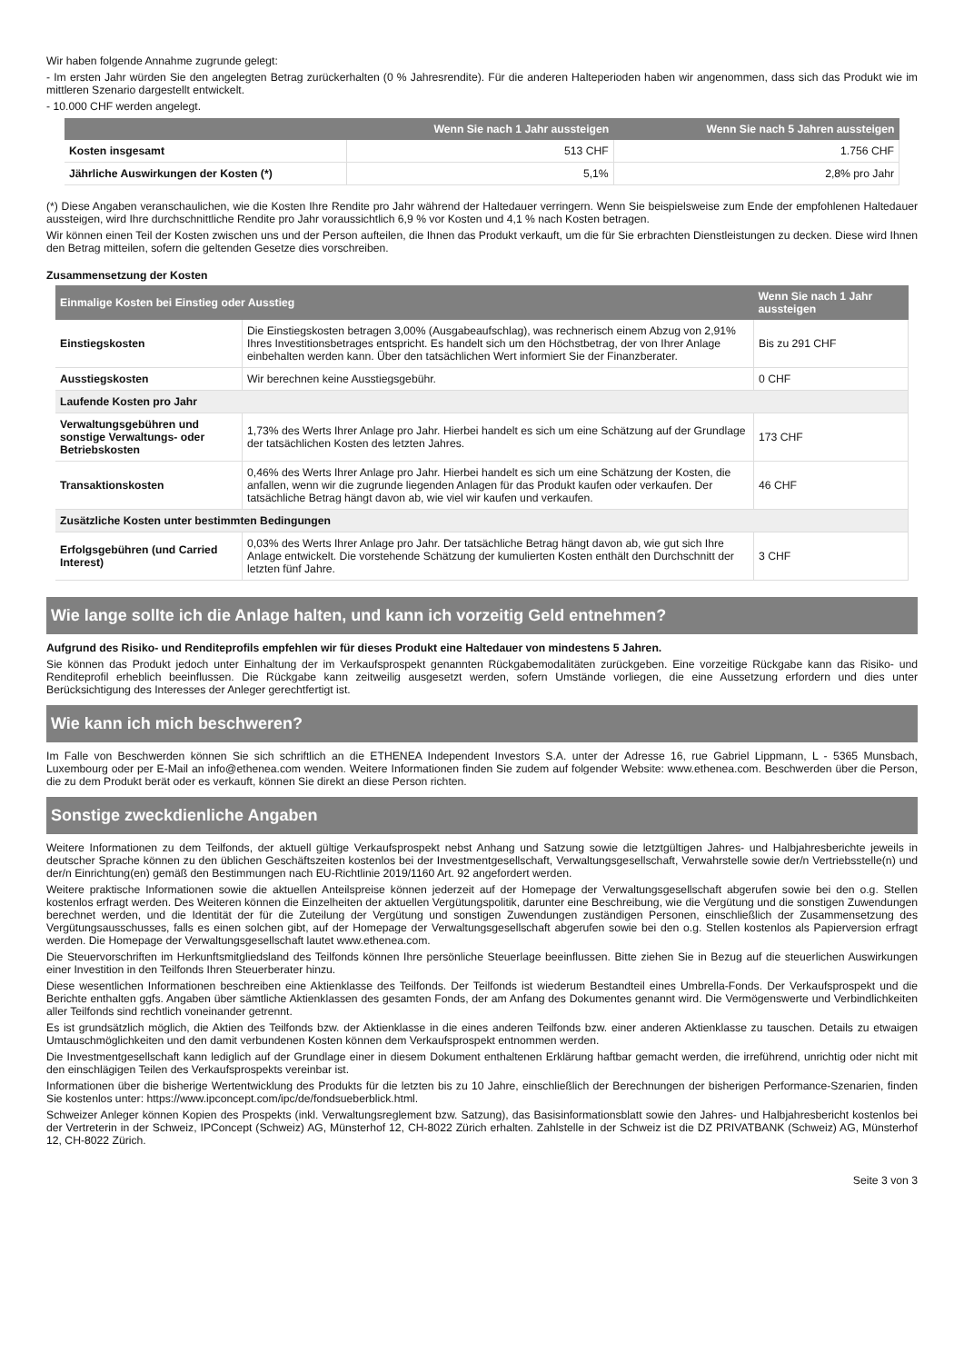Wir haben folgende Annahme zugrunde gelegt:
- Im ersten Jahr würden Sie den angelegten Betrag zurückerhalten (0 % Jahresrendite). Für die anderen Halteperioden haben wir angenommen, dass sich das Produkt wie im mittleren Szenario dargestellt entwickelt.
- 10.000 CHF werden angelegt.
| | Wenn Sie nach 1 Jahr aussteigen | Wenn Sie nach 5 Jahren aussteigen |
| --- | --- | --- |
| Kosten insgesamt | 513 CHF | 1.756 CHF |
| Jährliche Auswirkungen der Kosten (*) | 5,1% | 2,8% pro Jahr |
(*) Diese Angaben veranschaulichen, wie die Kosten Ihre Rendite pro Jahr während der Haltedauer verringern. Wenn Sie beispielsweise zum Ende der empfohlenen Haltedauer aussteigen, wird Ihre durchschnittliche Rendite pro Jahr voraussichtlich 6,9 % vor Kosten und 4,1 % nach Kosten betragen.
Wir können einen Teil der Kosten zwischen uns und der Person aufteilen, die Ihnen das Produkt verkauft, um die für Sie erbrachten Dienstleistungen zu decken. Diese wird Ihnen den Betrag mitteilen, sofern die geltenden Gesetze dies vorschreiben.
Zusammensetzung der Kosten
| Einmalige Kosten bei Einstieg oder Ausstieg | | Wenn Sie nach 1 Jahr aussteigen |
| --- | --- | --- |
| Einstiegskosten | Die Einstiegskosten betragen 3,00% (Ausgabeaufschlag), was rechnerisch einem Abzug von 2,91% Ihres Investitionsbetrages entspricht. Es handelt sich um den Höchstbetrag, der von Ihrer Anlage einbehalten werden kann. Über den tatsächlichen Wert informiert Sie der Finanzberater. | Bis zu 291 CHF |
| Ausstiegskosten | Wir berechnen keine Ausstiegsgebühr. | 0 CHF |
| Laufende Kosten pro Jahr | | |
| Verwaltungsgebühren und sonstige Verwaltungs- oder Betriebskosten | 1,73% des Werts Ihrer Anlage pro Jahr. Hierbei handelt es sich um eine Schätzung auf der Grundlage der tatsächlichen Kosten des letzten Jahres. | 173 CHF |
| Transaktionskosten | 0,46% des Werts Ihrer Anlage pro Jahr. Hierbei handelt es sich um eine Schätzung der Kosten, die anfallen, wenn wir die zugrunde liegenden Anlagen für das Produkt kaufen oder verkaufen. Der tatsächliche Betrag hängt davon ab, wie viel wir kaufen und verkaufen. | 46 CHF |
| Zusätzliche Kosten unter bestimmten Bedingungen | | |
| Erfolgsgebühren (und Carried Interest) | 0,03% des Werts Ihrer Anlage pro Jahr. Der tatsächliche Betrag hängt davon ab, wie gut sich Ihre Anlage entwickelt. Die vorstehende Schätzung der kumulierten Kosten enthält den Durchschnitt der letzten fünf Jahre. | 3 CHF |
Wie lange sollte ich die Anlage halten, und kann ich vorzeitig Geld entnehmen?
Aufgrund des Risiko- und Renditeprofils empfehlen wir für dieses Produkt eine Haltedauer von mindestens 5 Jahren.
Sie können das Produkt jedoch unter Einhaltung der im Verkaufsprospekt genannten Rückgabemodalitäten zurückgeben. Eine vorzeitige Rückgabe kann das Risiko- und Renditeprofil erheblich beeinflussen. Die Rückgabe kann zeitweilig ausgesetzt werden, sofern Umstände vorliegen, die eine Aussetzung erfordern und dies unter Berücksichtigung des Interesses der Anleger gerechtfertigt ist.
Wie kann ich mich beschweren?
Im Falle von Beschwerden können Sie sich schriftlich an die ETHENEA Independent Investors S.A. unter der Adresse 16, rue Gabriel Lippmann, L - 5365 Munsbach, Luxembourg oder per E-Mail an info@ethenea.com wenden. Weitere Informationen finden Sie zudem auf folgender Website: www.ethenea.com. Beschwerden über die Person, die zu dem Produkt berät oder es verkauft, können Sie direkt an diese Person richten.
Sonstige zweckdienliche Angaben
Weitere Informationen zu dem Teilfonds, der aktuell gültige Verkaufsprospekt nebst Anhang und Satzung sowie die letztgültigen Jahres- und Halbjahresberichte jeweils in deutscher Sprache können zu den üblichen Geschäftszeiten kostenlos bei der Investmentgesellschaft, Verwaltungsgesellschaft, Verwahrstelle sowie der/n Vertriebsstelle(n) und der/n Einrichtung(en) gemäß den Bestimmungen nach EU-Richtlinie 2019/1160 Art. 92 angefordert werden.
Weitere praktische Informationen sowie die aktuellen Anteilspreise können jederzeit auf der Homepage der Verwaltungsgesellschaft abgerufen sowie bei den o.g. Stellen kostenlos erfragt werden. Des Weiteren können die Einzelheiten der aktuellen Vergütungspolitik, darunter eine Beschreibung, wie die Vergütung und die sonstigen Zuwendungen berechnet werden, und die Identität der für die Zuteilung der Vergütung und sonstigen Zuwendungen zuständigen Personen, einschließlich der Zusammensetzung des Vergütungsausschusses, falls es einen solchen gibt, auf der Homepage der Verwaltungsgesellschaft abgerufen sowie bei den o.g. Stellen kostenlos als Papierversion erfragt werden. Die Homepage der Verwaltungsgesellschaft lautet www.ethenea.com.
Die Steuervorschriften im Herkunftsmitgliedsland des Teilfonds können Ihre persönliche Steuerlage beeinflussen. Bitte ziehen Sie in Bezug auf die steuerlichen Auswirkungen einer Investition in den Teilfonds Ihren Steuerberater hinzu.
Diese wesentlichen Informationen beschreiben eine Aktienklasse des Teilfonds. Der Teilfonds ist wiederum Bestandteil eines Umbrella-Fonds. Der Verkaufsprospekt und die Berichte enthalten ggfs. Angaben über sämtliche Aktienklassen des gesamten Fonds, der am Anfang des Dokumentes genannt wird. Die Vermögenswerte und Verbindlichkeiten aller Teilfonds sind rechtlich voneinander getrennt.
Es ist grundsätzlich möglich, die Aktien des Teilfonds bzw. der Aktienklasse in die eines anderen Teilfonds bzw. einer anderen Aktienklasse zu tauschen. Details zu etwaigen Umtauschmöglichkeiten und den damit verbundenen Kosten können dem Verkaufsprospekt entnommen werden.
Die Investmentgesellschaft kann lediglich auf der Grundlage einer in diesem Dokument enthaltenen Erklärung haftbar gemacht werden, die irreführend, unrichtig oder nicht mit den einschlägigen Teilen des Verkaufsprospekts vereinbar ist.
Informationen über die bisherige Wertentwicklung des Produkts für die letzten bis zu 10 Jahre, einschließlich der Berechnungen der bisherigen Performance-Szenarien, finden Sie kostenlos unter: https://www.ipconcept.com/ipc/de/fondsueberblick.html.
Schweizer Anleger können Kopien des Prospekts (inkl. Verwaltungsreglement bzw. Satzung), das Basisinformationsblatt sowie den Jahres- und Halbjahresbericht kostenlos bei der Vertreterin in der Schweiz, IPConcept (Schweiz) AG, Münsterhof 12, CH-8022 Zürich erhalten. Zahlstelle in der Schweiz ist die DZ PRIVATBANK (Schweiz) AG, Münsterhof 12, CH-8022 Zürich.
Seite 3 von 3